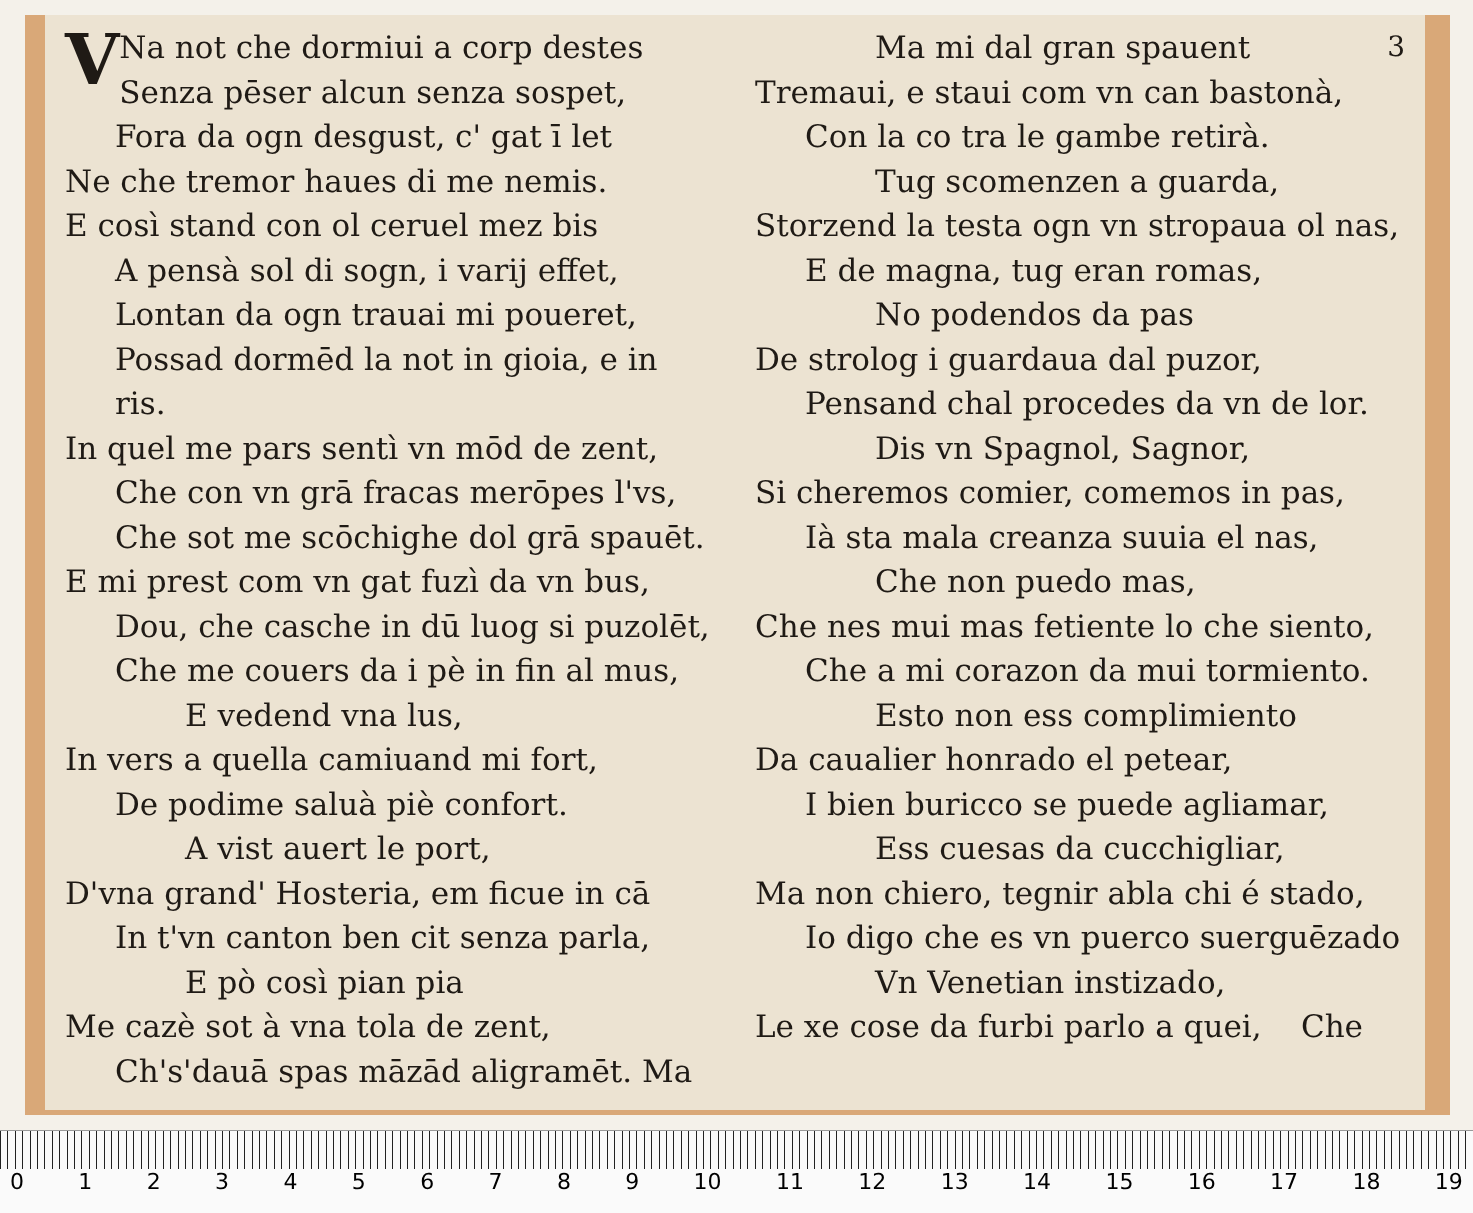VNa not che dormiui a corp destes
Senza pēser alcun senza sospet,
Fora da ogn desgust, c' gat ī let
Ne che tremor haues di me nemis.
E così stand con ol ceruel mez bis
A pensà sol di sogn, i varij effet,
Lontan da ogn trauai mi poueret,
Possad dormēd la not in gioia, e in ris.
In quel me pars sentì vn mōd de zent,
Che con vn grā fracas merōpes l'vs,
Che sot me scōchighe dol grā spauēt.
E mi prest com vn gat fuzì da vn bus,
Dou, che casche in dū luog si puzolēt,
Che me couers da i pè in fin al mus,
E vedend vna lus,
In vers a quella camiuand mi fort,
De podime saluà piè confort.
A vist auert le port,
D'vna grand' Hosteria, em ficue in cā
In t'vn canton ben cit senza parla,
E pò così pian pia
Me cazè sot à vna tola de zent,
Ch's'dauā spas māzād aligramēt. Ma
Ma mi dal gran spauent 3
Tremaui, e staui com vn can bastonà,
Con la co tra le gambe retirà.
Tug scomenzen a guarda,
Storzend la testa ogn vn stropaua ol nas,
E de magna, tug eran romas,
No podendos da pas
De strolog i guardaua dal puzor,
Pensand chal procedes da vn de lor.
Dis vn Spagnol, Sagnor,
Si cheremos comier, comemos in pas,
Ià sta mala creanza suuia el nas,
Che non puedo mas,
Che nes mui mas fetiente lo che siento,
Che a mi corazon da mui tormiento.
Esto non ess complimiento
Da caualier honrado el petear,
I bien buricco se puede agliamar,
Ess cuesas da cucchigliar,
Ma non chiero, tegnir abla chi é stado,
Io digo che es vn puerco suerguēzado
Vn Venetian instizado,
Le xe cose da furbi parlo a quei, Che
0 1 2 3 4 5 6 7 8 9 10 11 12 13 14 15 16 17 18 19